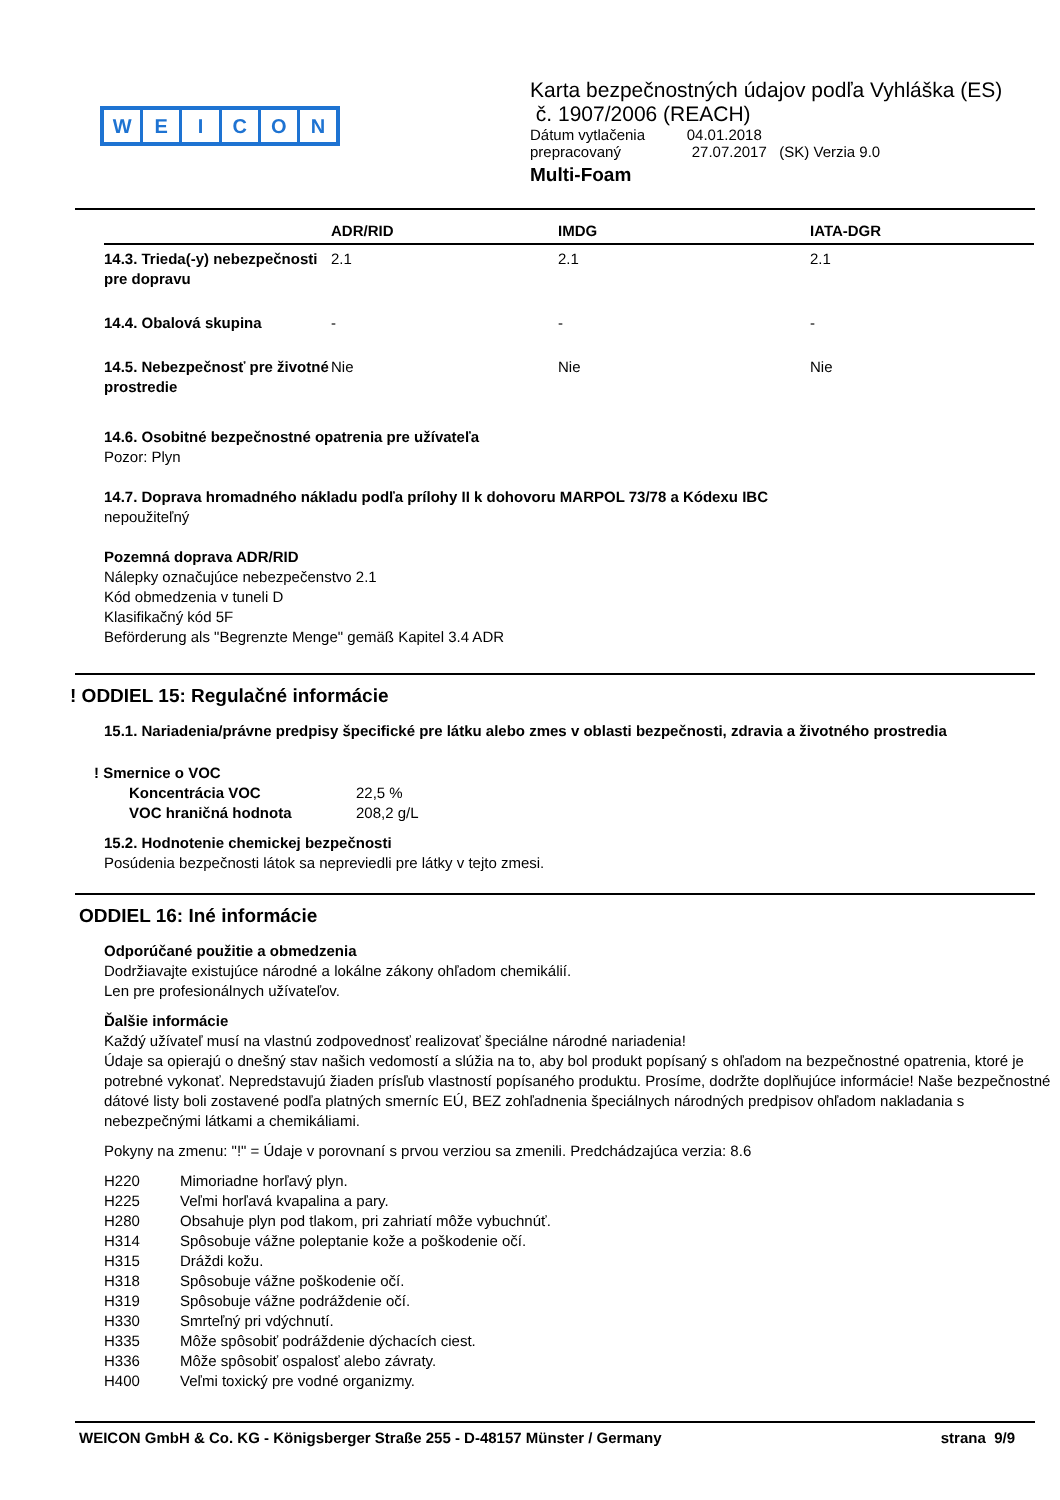WEICON
Karta bezpečnostných údajov podľa Vyhláška (ES)
č. 1907/2006 (REACH)
Dátum vytlačenia 04.01.2018
prepracovaný 27.07.2017 (SK) Verzia 9.0
Multi-Foam
| | ADR/RID | IMDG | IATA-DGR |
| --- | --- | --- | --- |
| 14.3. Trieda(-y) nebezpečnosti pre dopravu | 2.1 | 2.1 | 2.1 |
| 14.4. Obalová skupina | - | - | - |
| 14.5. Nebezpečnosť pre životné prostredie | Nie | Nie | Nie |
14.6. Osobitné bezpečnostné opatrenia pre užívateľa
Pozor: Plyn
14.7. Doprava hromadného nákladu podľa prílohy II k dohovoru MARPOL 73/78 a Kódexu IBC
nepoužiteľný
Pozemná doprava ADR/RID
Nálepky označujúce nebezpečenstvo 2.1
Kód obmedzenia v tuneli D
Klasifikačný kód 5F
Beförderung als "Begrenzte Menge" gemäß Kapitel 3.4 ADR
! ODDIEL 15: Regulačné informácie
15.1. Nariadenia/právne predpisy špecifické pre látku alebo zmes v oblasti bezpečnosti, zdravia a životného prostredia
! Smernice o VOC
| Koncentrácia VOC | 22,5 % |
| VOC hraničná hodnota | 208,2 g/L |
15.2. Hodnotenie chemickej bezpečnosti
Posúdenia bezpečnosti látok sa nepreviedli pre látky v tejto zmesi.
ODDIEL 16: Iné informácie
Odporúčané použitie a obmedzenia
Dodržiavajte existujúce národné a lokálne zákony ohľadom chemikálií.
Len pre profesionálnych užívateľov.
Ďalšie informácie
Každý užívateľ musí na vlastnú zodpovednosť realizovať špeciálne národné nariadenia!
Údaje sa opierajú o dnešný stav našich vedomostí a slúžia na to, aby bol produkt popísaný s ohľadom na bezpečnostné opatrenia, ktoré je potrebné vykonať. Nepredstavujú žiaden prísľub vlastností popísaného produktu. Prosíme, dodržte doplňujúce informácie! Naše bezpečnostné dátové listy boli zostavené podľa platných smerníc EÚ, BEZ zohľadnenia špeciálnych národných predpisov ohľadom nakladania s nebezpečnými látkami a chemikáliami.
Pokyny na zmenu: "!" = Údaje v porovnaní s prvou verziou sa zmenili. Predchádzajúca verzia: 8.6
| H220 | Mimoriadne horľavý plyn. |
| H225 | Veľmi horľavá kvapalina a pary. |
| H280 | Obsahuje plyn pod tlakom, pri zahriatí môže vybuchnúť. |
| H314 | Spôsobuje vážne poleptanie kože a poškodenie očí. |
| H315 | Dráždi kožu. |
| H318 | Spôsobuje vážne poškodenie očí. |
| H319 | Spôsobuje vážne podráždenie očí. |
| H330 | Smrteľný pri vdýchnutí. |
| H335 | Môže spôsobiť podráždenie dýchacích ciest. |
| H336 | Môže spôsobiť ospalosť alebo závraty. |
| H400 | Veľmi toxický pre vodné organizmy. |
WEICON GmbH & Co. KG - Königsberger Straße 255 - D-48157 Münster / Germany strana 9/9